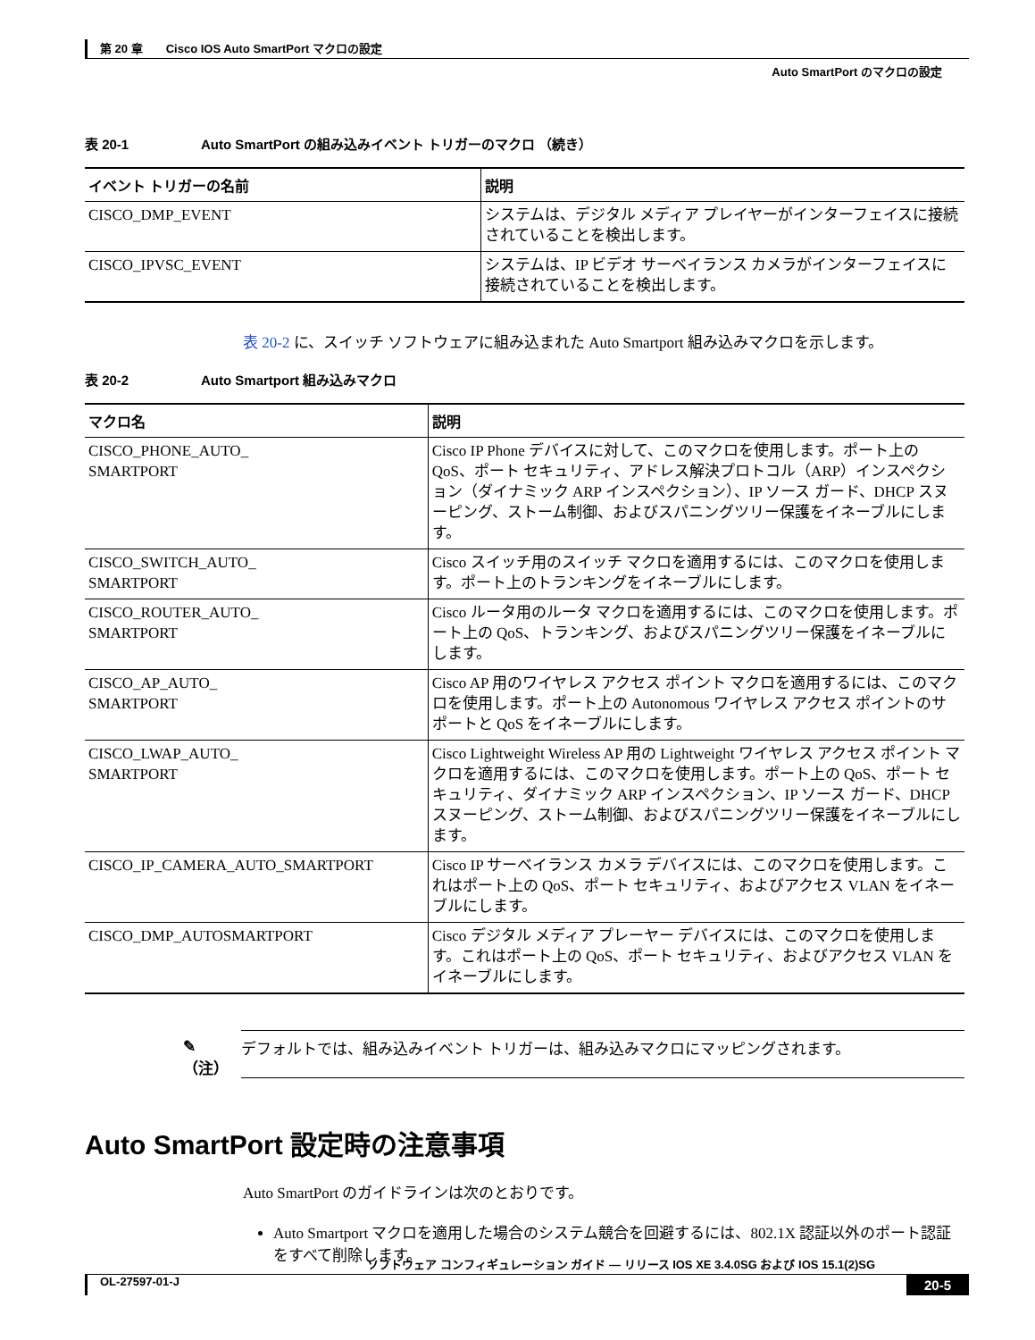第 20 章　　Cisco IOS Auto SmartPort マクロの設定
Auto SmartPort のマクロの設定
表 20-1 Auto SmartPort の組み込みイベント トリガーのマクロ （続き）
| イベント トリガーの名前 | 説明 |
| --- | --- |
| CISCO_DMP_EVENT | システムは、デジタル メディア プレイヤーがインターフェイスに接続されていることを検出します。 |
| CISCO_IPVSC_EVENT | システムは、IP ビデオ サーベイランス カメラがインターフェイスに接続されていることを検出します。 |
表 20-2 に、スイッチ ソフトウェアに組み込まれた Auto Smartport 組み込みマクロを示します。
表 20-2 Auto Smartport 組み込みマクロ
| マクロ名 | 説明 |
| --- | --- |
| CISCO_PHONE_AUTO_ SMARTPORT | Cisco IP Phone デバイスに対して、このマクロを使用します。ポート上の QoS、ポート セキュリティ、アドレス解決プロトコル（ARP）インスペクション（ダイナミック ARP インスペクション）、IP ソース ガード、DHCP スヌーピング、ストーム制御、およびスパニングツリー保護をイネーブルにします。 |
| CISCO_SWITCH_AUTO_ SMARTPORT | Cisco スイッチ用のスイッチ マクロを適用するには、このマクロを使用します。ポート上のトランキングをイネーブルにします。 |
| CISCO_ROUTER_AUTO_ SMARTPORT | Cisco ルータ用のルータ マクロを適用するには、このマクロを使用します。ポート上の QoS、トランキング、およびスパニングツリー保護をイネーブルにします。 |
| CISCO_AP_AUTO_ SMARTPORT | Cisco AP 用のワイヤレス アクセス ポイント マクロを適用するには、このマクロを使用します。ポート上の Autonomous ワイヤレス アクセス ポイントのサポートと QoS をイネーブルにします。 |
| CISCO_LWAP_AUTO_ SMARTPORT | Cisco Lightweight Wireless AP 用の Lightweight ワイヤレス アクセス ポイント マクロを適用するには、このマクロを使用します。ポート上の QoS、ポート セキュリティ、ダイナミック ARP インスペクション、IP ソース ガード、DHCP スヌーピング、ストーム制御、およびスパニングツリー保護をイネーブルにします。 |
| CISCO_IP_CAMERA_AUTO_SMARTPORT | Cisco IP サーベイランス カメラ デバイスには、このマクロを使用します。これはポート上の QoS、ポート セキュリティ、およびアクセス VLAN をイネーブルにします。 |
| CISCO_DMP_AUTOSMARTPORT | Cisco デジタル メディア プレーヤー デバイスには、このマクロを使用します。これはポート上の QoS、ポート セキュリティ、およびアクセス VLAN をイネーブルにします。 |
✎
（注）
デフォルトでは、組み込みイベント トリガーは、組み込みマクロにマッピングされます。
Auto SmartPort 設定時の注意事項
Auto SmartPort のガイドラインは次のとおりです。
Auto Smartport マクロを適用した場合のシステム競合を回避するには、802.1X 認証以外のポート認証をすべて削除します。
ソフトウェア コンフィギュレーション ガイド — リリース IOS XE 3.4.0SG および IOS 15.1(2)SG
OL-27597-01-J 20-5